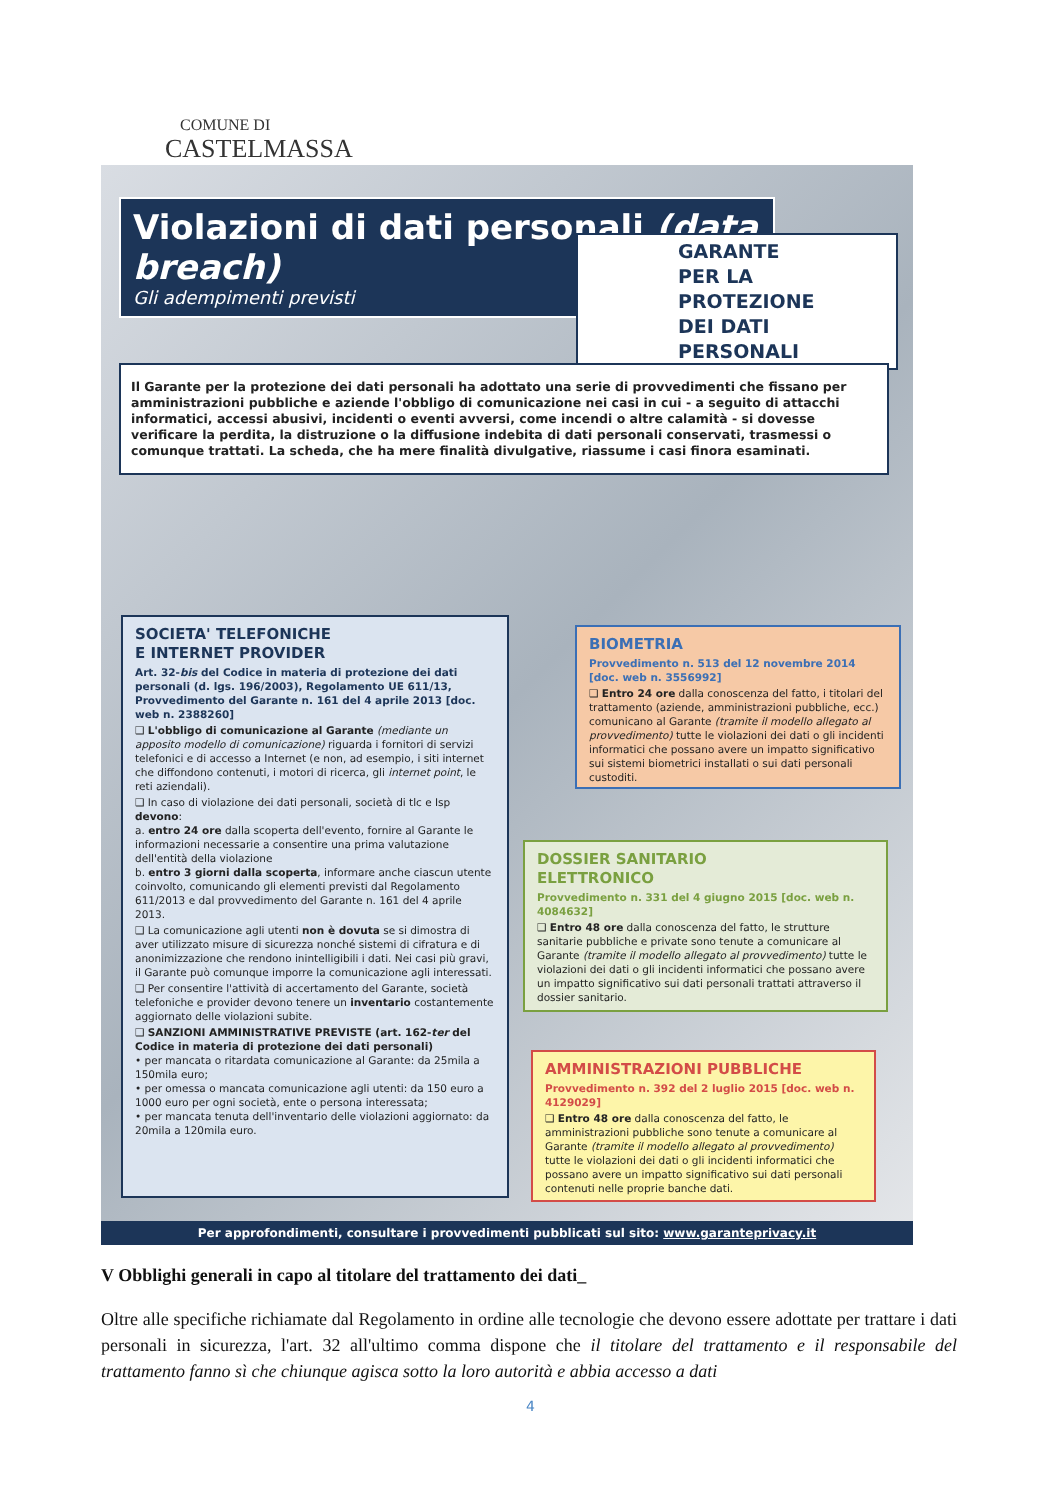COMUNE DI
CASTELMASSA
Violazioni di dati personali (data breach)
Gli adempimenti previsti
GARANTE
PER LA PROTEZIONE
DEI DATI PERSONALI
Il Garante per la protezione dei dati personali ha adottato una serie di provvedimenti che fissano per amministrazioni pubbliche e aziende l'obbligo di comunicazione nei casi in cui - a seguito di attacchi informatici, accessi abusivi, incidenti o eventi avversi, come incendi o altre calamità - si dovesse verificare la perdita, la distruzione o la diffusione indebita di dati personali conservati, trasmessi o comunque trattati. La scheda, che ha mere finalità divulgative, riassume i casi finora esaminati.
SOCIETA' TELEFONICHE
E INTERNET PROVIDER
Art. 32-bis del Codice in materia di protezione dei dati personali (d. lgs. 196/2003), Regolamento UE 611/13, Provvedimento del Garante n. 161 del 4 aprile 2013 [doc. web n. 2388260]
❑ L'obbligo di comunicazione al Garante (mediante un apposito modello di comunicazione) riguarda i fornitori di servizi telefonici e di accesso a Internet (e non, ad esempio, i siti internet che diffondono contenuti, i motori di ricerca, gli internet point, le reti aziendali).
❑ In caso di violazione dei dati personali, società di tlc e Isp devono:
a. entro 24 ore dalla scoperta dell'evento, fornire al Garante le informazioni necessarie a consentire una prima valutazione dell'entità della violazione
b. entro 3 giorni dalla scoperta, informare anche ciascun utente coinvolto, comunicando gli elementi previsti dal Regolamento 611/2013 e dal provvedimento del Garante n. 161 del 4 aprile 2013.
❑ La comunicazione agli utenti non è dovuta se si dimostra di aver utilizzato misure di sicurezza nonché sistemi di cifratura e di anonimizzazione che rendono inintelligibili i dati. Nei casi più gravi, il Garante può comunque imporre la comunicazione agli interessati.
❑ Per consentire l'attività di accertamento del Garante, società telefoniche e provider devono tenere un inventario costantemente aggiornato delle violazioni subite.
❑ SANZIONI AMMINISTRATIVE PREVISTE (art. 162-ter del Codice in materia di protezione dei dati personali)
• per mancata o ritardata comunicazione al Garante: da 25mila a 150mila euro;
• per omessa o mancata comunicazione agli utenti: da 150 euro a 1000 euro per ogni società, ente o persona interessata;
• per mancata tenuta dell'inventario delle violazioni aggiornato: da 20mila a 120mila euro.
BIOMETRIA
Provvedimento n. 513 del 12 novembre 2014 [doc. web n. 3556992]
❑ Entro 24 ore dalla conoscenza del fatto, i titolari del trattamento (aziende, amministrazioni pubbliche, ecc.) comunicano al Garante (tramite il modello allegato al provvedimento) tutte le violazioni dei dati o gli incidenti informatici che possano avere un impatto significativo sui sistemi biometrici installati o sui dati personali custoditi.
DOSSIER SANITARIO
ELETTRONICO
Provvedimento n. 331 del 4 giugno 2015 [doc. web n. 4084632]
❑ Entro 48 ore dalla conoscenza del fatto, le strutture sanitarie pubbliche e private sono tenute a comunicare al Garante (tramite il modello allegato al provvedimento) tutte le violazioni dei dati o gli incidenti informatici che possano avere un impatto significativo sui dati personali trattati attraverso il dossier sanitario.
AMMINISTRAZIONI PUBBLICHE
Provvedimento n. 392 del 2 luglio 2015 [doc. web n. 4129029]
❑ Entro 48 ore dalla conoscenza del fatto, le amministrazioni pubbliche sono tenute a comunicare al Garante (tramite il modello allegato al provvedimento) tutte le violazioni dei dati o gli incidenti informatici che possano avere un impatto significativo sui dati personali contenuti nelle proprie banche dati.
Per approfondimenti, consultare i provvedimenti pubblicati sul sito: www.garanteprivacy.it
V Obblighi generali in capo al titolare del trattamento dei dati_
Oltre alle specifiche richiamate dal Regolamento in ordine alle tecnologie che devono essere adottate per trattare i dati personali in sicurezza, l'art. 32 all'ultimo comma dispone che il titolare del trattamento e il responsabile del trattamento fanno sì che chiunque agisca sotto la loro autorità e abbia accesso a dati
4